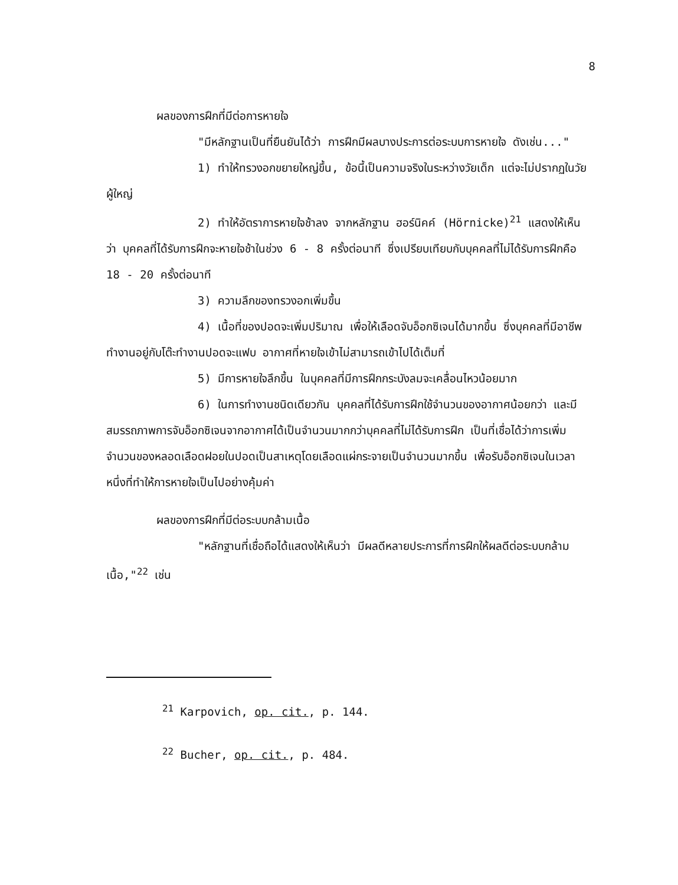8
ผลของการฝึกที่มีต่อการหายใจ
"มีหลักฐานเป็นที่ยืนยันได้ว่า การฝึกมีผลบางประการต่อระบบการหายใจ ดังเช่น..."
1) ทำให้ทรวงอกขยายใหญ่ขึ้น, ข้อนี้เป็นความจริงในระหว่างวัยเด็ก แต่จะไม่ปรากฏในวัยผู้ใหญ่
2) ทำให้อัตราการหายใจช้าลง จากหลักฐาน ฮอร์นิคค์ (Hörnicke)<sup>21</sup> แสดงให้เห็นว่า บุคคลที่ได้รับการฝึกจะหายใจช้าในช่วง 6 - 8 ครั้งต่อนาที ซึ่งเปรียบเทียบกับบุคคลที่ไม่ได้รับการฝึกคือ 18 - 20 ครั้งต่อนาที
3) ความลึกของทรวงอกเพิ่มขึ้น
4) เนื้อที่ของปอดจะเพิ่มปริมาณ เพื่อให้เลือดจับอ็อกซิเจนได้มากขึ้น ซึ่งบุคคลที่มีอาชีพทำงานอยู่กับโต๊ะทำงานปอดจะแฟบ อากาศที่หายใจเข้าไม่สามารถเข้าไปได้เต็มที่
5) มีการหายใจลึกขึ้น ในบุคคลที่มีการฝึกกระบังลมจะเคลื่อนไหวน้อยมาก
6) ในการทำงานชนิดเดียวกัน บุคคลที่ได้รับการฝึกใช้จำนวนของอากาศน้อยกว่า และมีสมรรถภาพการจับอ็อกซิเจนจากอากาศได้เป็นจำนวนมากกว่าบุคคลที่ไม่ได้รับการฝึก เป็นที่เชื่อได้ว่าการเพิ่มจำนวนของหลอดเลือดฝอยในปอดเป็นสาเหตุโดยเลือดแผ่กระจายเป็นจำนวนมากขึ้น เพื่อรับอ็อกซิเจนในเวลาหนึ่งที่ทำให้การหายใจเป็นไปอย่างคุ้มค่า
ผลของการฝึกที่มีต่อระบบกล้ามเนื้อ
"หลักฐานที่เชื่อถือได้แสดงให้เห็นว่า มีผลดีหลายประการที่การฝึกให้ผลดีต่อระบบกล้ามเนื้อ,"<sup>22</sup> เช่น
<sup>21</sup> Karpovich, op. cit., p. 144.
<sup>22</sup> Bucher, op. cit., p. 484.